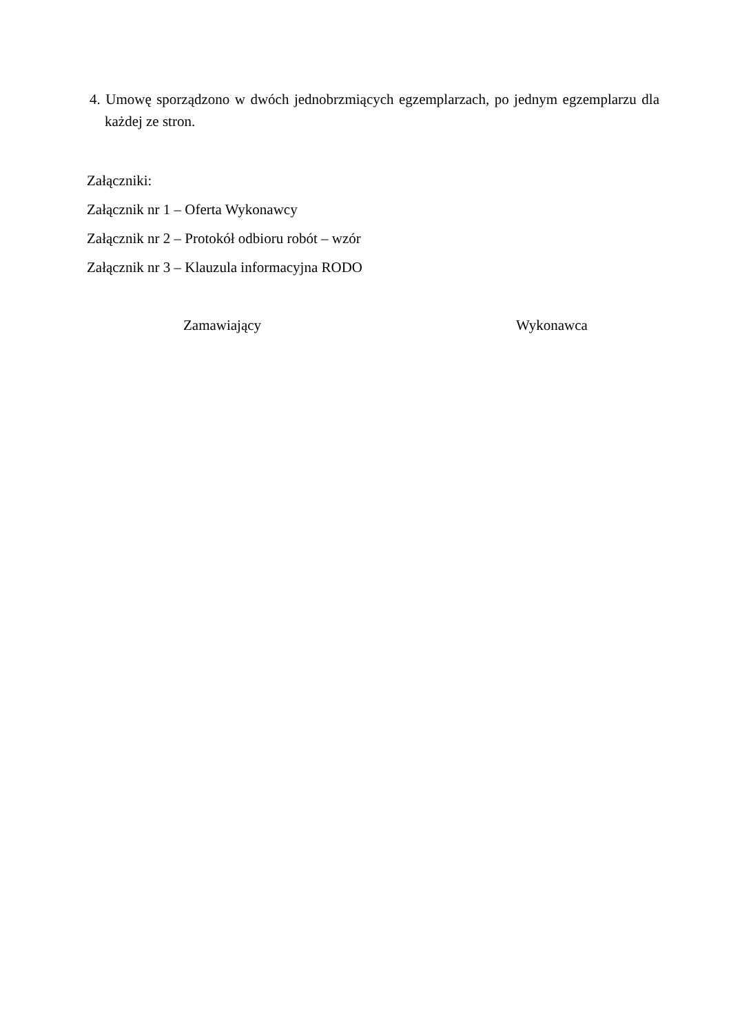4. Umowę sporządzono w dwóch jednobrzmiących egzemplarzach, po jednym egzemplarzu dla każdej ze stron.
Załączniki:
Załącznik nr 1 – Oferta Wykonawcy
Załącznik nr 2 – Protokół odbioru robót – wzór
Załącznik nr 3 – Klauzula informacyjna RODO
Zamawiający Wykonawca